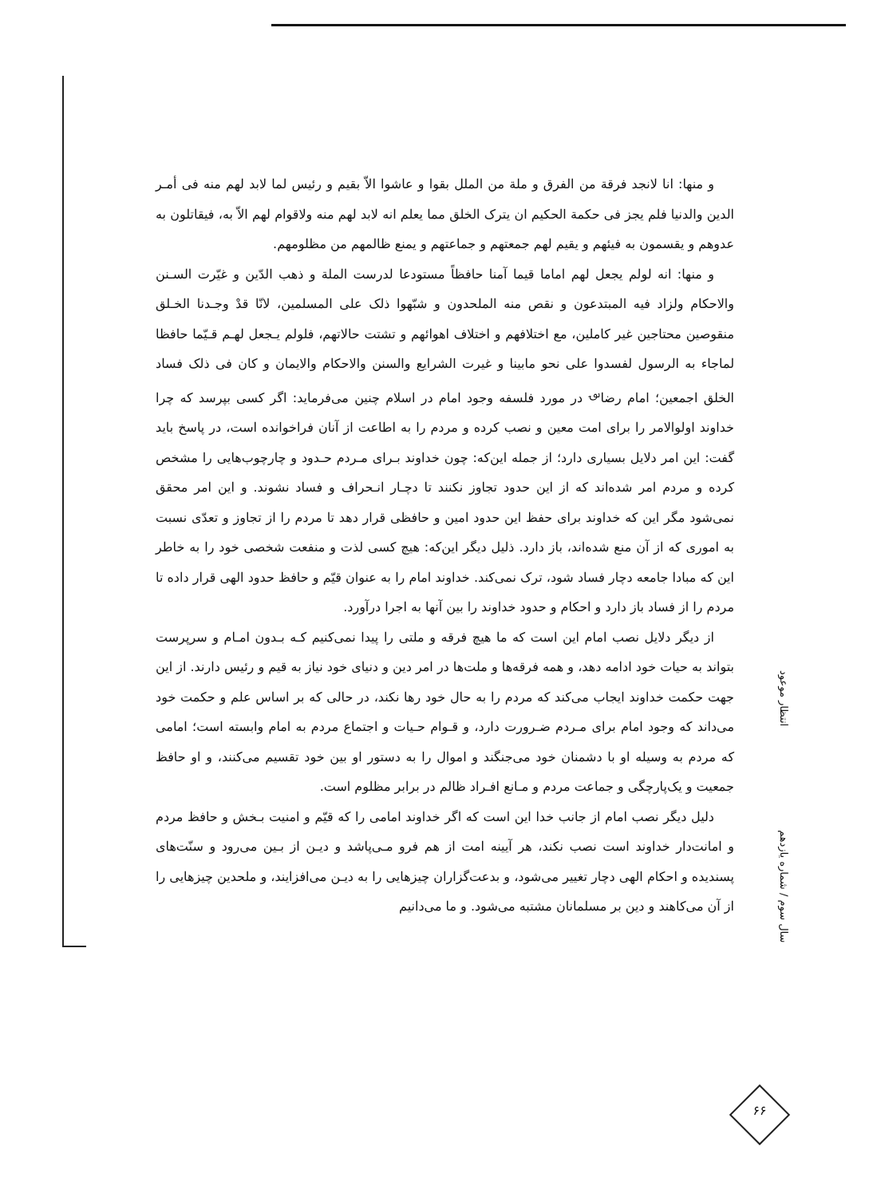و منها: انا لانجد فرقة من الفرق و ملة من الملل بقوا و عاشوا الاّ بقيم و رئيس لما لابد لهم منه فی أمـر الدین والدنیا فلم یجز فی حکمة الحکیم ان یترک الخلق مما یعلم انه لابد لهم منه ولاقوام لهم الاّ به، فیقاتلون به عدوهم و یقسمون به فیئهم و یقیم لهم جمعتهم و جماعتهم و یمنع ظالمهم من مظلومهم.
و منها: انه لولم یجعل لهم اماما قیما آمنا حافظاً مستودعا لدرست الملة و ذهب الدّین و غیّرت السـنن والاحکام ولزاد فیه المبتدعون و نقص منه الملحدون و شبّهوا ذلک علی المسلمین، لانّا قدْ وجـدنا الخـلق منقوصین محتاجین غیر کاملین، مع اختلافهم و اختلاف اهوائهم و تشتت حالاتهم، فلولم یـجعل لهـم قـیّما حافظا لماجاء به الرسول لفسدوا علی نحو مابینا و غیرت الشرایع والسنن والاحکام والایمان و کان فی ذلک فساد الخلق اجمعین؛ امام رضا<sup>؈</sup> در مورد فلسفه وجود امام در اسلام چنین می‌فرماید: اگر کسی بپرسد که چرا خداوند اولوالامر را برای امت معین و نصب کرده و مردم را به اطاعت از آنان فراخوانده است، در پاسخ باید گفت: این امر دلایل بسیاری دارد؛ از جمله این‌که: چون خداوند بـرای مـردم حـدود و چارچوب‌هایی را مشخص کرده و مردم امر شده‌اند که از این حدود تجاوز نکنند تا دچـار انـحراف و فساد نشوند. و این امر محقق نمی‌شود مگر این که خداوند برای حفظ این حدود امین و حافظی قرار دهد تا مردم را از تجاوز و تعدّی نسبت به اموری که از آن منع شده‌اند، باز دارد. ذلیل دیگر این‌که: هیچ کسی لذت و منفعت شخصی خود را به خاطر این که مبادا جامعه دچار فساد شود، ترک نمی‌کند. خداوند امام را به عنوان قیّم و حافظ حدود الهی قرار داده تا مردم را از فساد باز دارد و احکام و حدود خداوند را بین آنها به اجرا درآورد.
از دیگر دلایل نصب امام این است که ما هیچ فرقه و ملتی را پیدا نمی‌کنیم کـه بـدون امـام و سرپرست بتواند به حیات خود ادامه دهد، و همه فرقه‌ها و ملت‌ها در امر دین و دنیای خود نیاز به قیم و رئیس دارند. از این جهت حکمت خداوند ایجاب می‌کند که مردم را به حال خود رها نکند، در حالی که بر اساس علم و حکمت خود می‌داند که وجود امام برای مـردم ضـرورت دارد، و قـوام حـیات و اجتماع مردم به امام وابسته است؛ امامی که مردم به وسیله او با دشمنان خود می‌جنگند و اموال را به دستور او بین خود تقسیم می‌کنند، و او حافظ جمعیت و یک‌پارچگی و جماعت مردم و مـانع افـراد ظالم در برابر مظلوم است.
دلیل دیگر نصب امام از جانب خدا این است که اگر خداوند امامی را که قیّم و امنیت بـخش و حافظ مردم و امانت‌دار خداوند است نصب نکند، هر آیینه امت از هم فرو مـی‌پاشد و دیـن از بـین می‌رود و سنّت‌های پسندیده و احکام الهی دچار تغییر می‌شود، و بدعت‌گزاران چیزهایی را به دیـن می‌افزایند، و ملحدین چیزهایی را از آن می‌کاهند و دین بر مسلمانان مشتبه می‌شود. و ما می‌دانیم
انتظار موعود
سال سوم / شماره یازدهم
۶۶